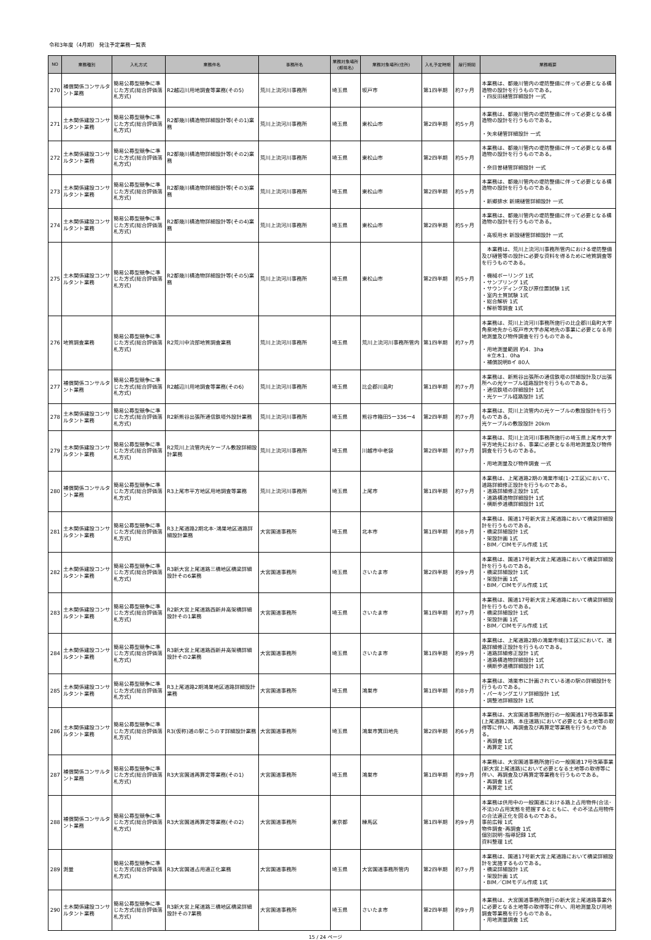令和3年度（4月期） 発注予定業務一覧表
| NO | 業務種別 | 入札方式 | 業務件名 | 事務所名 | 業務対象場所(都県名) | 業務対象場所(住所) | 入札予定時期 | 履行期間 | 業務概要 |
| --- | --- | --- | --- | --- | --- | --- | --- | --- | --- |
| 270 | 補償関係コンサルタント業務 | 簡易公募型競争に準じた方式(総合評価落札方式) | R2越辺川用地調査等業務(その5) | 荒川上流河川事務所 | 埼玉県 | 坂戸市 | 第1四半期 | 約7ヶ月 | 本業務は、都幾川管内の堤防整備に伴って必要となる構造物の設計を行うものである。 ・四反田樋管詳細設計 一式 |
| 271 | 土木関係建設コンサルタント業務 | 簡易公募型競争に準じた方式(総合評価落札方式) | R2都幾川構造物詳細設計等(その1)業務 | 荒川上流河川事務所 | 埼玉県 | 東松山市 | 第2四半期 | 約5ヶ月 | 本業務は、都幾川管内の堤防整備に伴って必要となる構造物の設計を行うものである。 ・矢来樋管詳細設計 一式 |
| 272 | 土木関係建設コンサルタント業務 | 簡易公募型競争に準じた方式(総合評価落札方式) | R2都幾川構造物詳細設計等(その2)業務 | 荒川上流河川事務所 | 埼玉県 | 東松山市 | 第2四半期 | 約5ヶ月 | 本業務は、都幾川管内の堤防整備に伴って必要となる構造物の設計を行うものである。 ・奈目曽樋管詳細設計 一式 |
| 273 | 土木関係建設コンサルタント業務 | 簡易公募型競争に準じた方式(総合評価落札方式) | R2都幾川構造物詳細設計等(その3)業務 | 荒川上流河川事務所 | 埼玉県 | 東松山市 | 第2四半期 | 約5ヶ月 | 本業務は、都幾川管内の堤防整備に伴って必要となる構造物の設計を行うものである。 ・新郷排水 新規樋管詳細設計 一式 |
| 274 | 土木関係建設コンサルタント業務 | 簡易公募型競争に準じた方式(総合評価落札方式) | R2都幾川構造物詳細設計等(その4)業務 | 荒川上流河川事務所 | 埼玉県 | 東松山市 | 第2四半期 | 約5ヶ月 | 本業務は、都幾川管内の堤防整備に伴って必要となる構造物の設計を行うものである。 ・高坂用水 新設樋管詳細設計 一式 |
| 275 | 土木関係建設コンサルタント業務 | 簡易公募型競争に準じた方式(総合評価落札方式) | R2都幾川構造物詳細設計等(その5)業務 | 荒川上流河川事務所 | 埼玉県 | 東松山市 | 第2四半期 | 約5ヶ月 | 本業務は、荒川上流河川事務所管内における堤防整備及び樋管等の設計に必要な資料を得るために地質調査等を行うものである。 ・機械ボーリング 1式 ・サンプリング 1式 ・サウンディング及び原位置試験 1式 ・室内土質試験 1式 ・総合解析 1式 ・解析等調査 1式 |
| 276 | 地質調査業務 | 簡易公募型競争に準じた方式(総合評価落札方式) | R2荒川中流部地質調査業務 | 荒川上流河川事務所 | 埼玉県 | 荒川上流河川事務所管内 | 第1四半期 | 約7ヶ月 | 本業務は、荒川上流河川事務所施行の比企郡川島町大字角泉地先から坂戸市大字赤尾地先の事業に必要となる用地測量及び物件調査を行うものである。 ・用地測量範囲 約4．3ha ※立木1．0ha ・補償説明Bイ 80人 |
| 277 | 補償関係コンサルタント業務 | 簡易公募型競争に準じた方式(総合評価落札方式) | R2越辺川用地調査等業務(その6) | 荒川上流河川事務所 | 埼玉県 | 比企郡川島町 | 第1四半期 | 約7ヶ月 | 本業務は、新熊谷出張所の通信鉄塔の詳細設計及び出張所への光ケーブル経路設計を行うものである。 ・通信鉄塔の詳細設計 1式 ・光ケーブル経路設計 1式 |
| 278 | 土木関係建設コンサルタント業務 | 簡易公募型競争に準じた方式(総合評価落札方式) | R2新熊谷出張所通信鉄塔外設計業務 | 荒川上流河川事務所 | 埼玉県 | 熊谷市箱田5ー336ー4 | 第2四半期 | 約7ヶ月 | 本業務は、荒川上流管内の光ケーブルの敷設設計を行うものである。 光ケーブルの敷設設計 20km |
| 279 | 土木関係建設コンサルタント業務 | 簡易公募型競争に準じた方式(総合評価落札方式) | R2荒川上流管内光ケーブル敷設詳細設計業務 | 荒川上流河川事務所 | 埼玉県 | 川越市中老袋 | 第2四半期 | 約7ヶ月 | 本業務は、荒川上流河川事務所施行の埼玉県上尾市大字平方地先における、事業に必要となる用地測量及び物件調査を行うものである。 ・用地測量及び物件調査 一式 |
| 280 | 補償関係コンサルタント業務 | 簡易公募型競争に準じた方式(総合評価落札方式) | R3上尾市平方地区用地調査等業務 | 荒川上流河川事務所 | 埼玉県 | 上尾市 | 第1四半期 | 約7ヶ月 | 本業務は、上尾道路2期の鴻巣市域(1･2工区)において、道路詳細修正設計を行うものである。 ・道路詳細修正設計 1式 ・道路構造物詳細設計 1式 ・横断歩道橋詳細設計 1式 |
| 281 | 土木関係建設コンサルタント業務 | 簡易公募型競争に準じた方式(総合評価落札方式) | R3上尾道路2期北本･鴻巣地区道路詳細設計業務 | 大宮国道事務所 | 埼玉県 | 北本市 | 第1四半期 | 約8ヶ月 | 本業務は、国道17号新大宮上尾道路において橋梁詳細設計を行うものである。 ・橋梁詳細設計 1式 ・架設計画 1式 ・BIM／CIMモデル作成 1式 |
| 282 | 土木関係建設コンサルタント業務 | 簡易公募型競争に準じた方式(総合評価落札方式) | R3新大宮上尾道路三橋地区橋梁詳細設計その6業務 | 大宮国道事務所 | 埼玉県 | さいたま市 | 第2四半期 | 約9ヶ月 | 本業務は、国道17号新大宮上尾道路において橋梁詳細設計を行うものである。 ・橋梁詳細設計 1式 ・架設計画 1式 ・BIM／CIMモデル作成 1式 |
| 283 | 土木関係建設コンサルタント業務 | 簡易公募型競争に準じた方式(総合評価落札方式) | R2新大宮上尾道路西新井高架橋詳細設計その1業務 | 大宮国道事務所 | 埼玉県 | さいたま市 | 第1四半期 | 約7ヶ月 | 本業務は、国道17号新大宮上尾道路において橋梁詳細設計を行うものである。 ・橋梁詳細設計 1式 ・架設計画 1式 ・BIM／CIMモデル作成 1式 |
| 284 | 土木関係建設コンサルタント業務 | 簡易公募型競争に準じた方式(総合評価落札方式) | R3新大宮上尾道路西新井高架橋詳細設計その2業務 | 大宮国道事務所 | 埼玉県 | さいたま市 | 第1四半期 | 約9ヶ月 | 本業務は、上尾道路2期の鴻巣市域(3工区)において、道路詳細修正設計を行うものである。 ・道路詳細修正設計 1式 ・道路構造物詳細設計 1式 ・横断歩道橋詳細設計 1式 |
| 285 | 土木関係建設コンサルタント業務 | 簡易公募型競争に準じた方式(総合評価落札方式) | R3上尾道路2期鴻巣地区道路詳細設計業務 | 大宮国道事務所 | 埼玉県 | 鴻巣市 | 第1四半期 | 約8ヶ月 | 本業務は、鴻巣市に計画されている道の駅の詳細設計を行うものである。 ・パーキングエリア詳細設計 1式 ・調整池詳細設計 1式 |
| 286 | 土木関係建設コンサルタント業務 | 簡易公募型競争に準じた方式(総合評価落札方式) | R3(仮称)道の駅こうのす詳細設計業務 | 大宮国道事務所 | 埼玉県 | 鴻巣市箕田地先 | 第2四半期 | 約6ヶ月 | 本業務は、大宮国道事務所施行の一般国道17号改築事業(上尾道路2期、本庄道路)において必要となる土地等の取得等に伴い、再調査及び再算定等業務を行うものである。 ・再調査 1式 ・再算定 1式 |
| 287 | 補償関係コンサルタント業務 | 簡易公募型競争に準じた方式(総合評価落札方式) | R3大宮国道再算定等業務(その1) | 大宮国道事務所 | 埼玉県 | 鴻巣市 | 第1四半期 | 約9ヶ月 | 本業務は、大宮国道事務所施行の一般国道17号改築事業(新大宮上尾道路)において必要となる土地等の取得等に伴い、再調査及び再算定等業務を行うものである。 ・再調査 1式 ・再算定 1式 |
| 288 | 補償関係コンサルタント業務 | 簡易公募型競争に準じた方式(総合評価落札方式) | R3大宮国道再算定等業務(その2) | 大宮国道事務所 | 東京都 | 練馬区 | 第1四半期 | 約9ヶ月 | 本業務は供用中の一般国道における路上占用物件(合法･不法)の占用実態を把握するとともに、その不法占用物件の合法適正化を図るものである。 事前広報 1式 物件調査･再調査 1式 個別説明･指導記録 1式 資料整理 1式 |
| 289 | 測量 | 簡易公募型競争に準じた方式(総合評価落札方式) | R3大宮国道占用適正化業務 | 大宮国道事務所 | 埼玉県 | 大宮国道事務所管内 | 第2四半期 | 約7ヶ月 | 本業務は、国道17号新大宮上尾道路において橋梁詳細設計を実施するものである。 ・橋梁詳細設計 1式 ・架設計画 1式 ・BIM／CIMモデル作成 1式 |
| 290 | 土木関係建設コンサルタント業務 | 簡易公募型競争に準じた方式(総合評価落札方式) | R3新大宮上尾道路三橋地区橋梁詳細設計その7業務 | 大宮国道事務所 | 埼玉県 | さいたま市 | 第2四半期 | 約9ヶ月 | 本業務は、大宮国道事務所施行の新大宮上尾道路事業外に必要となる土地等の取得等に伴い、用地測量及び用地調査等業務を行うものである。 ・用地測量調査 1式 |
15 / 24 ページ